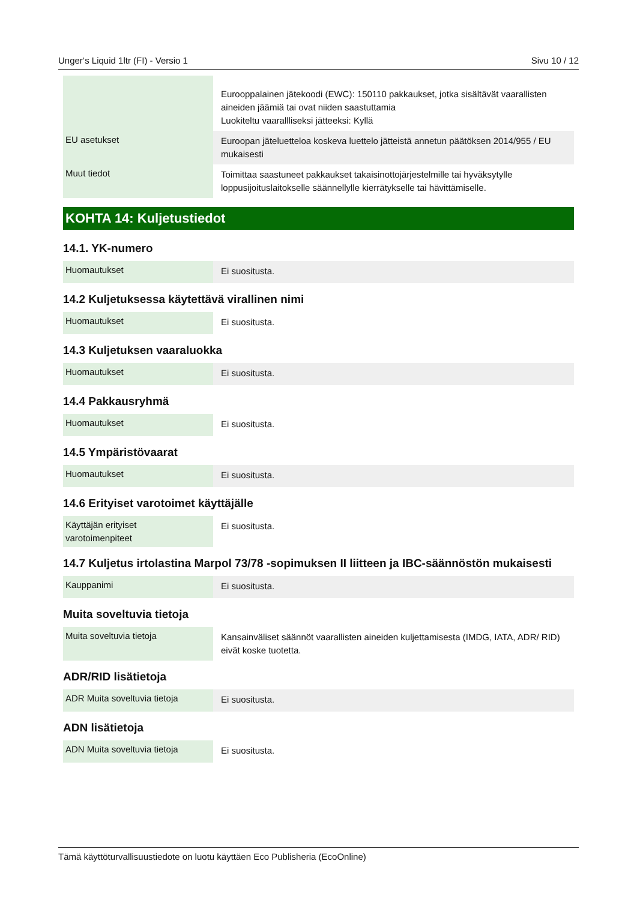Unger‘s Liquid 1ltr (FI) - Versio 1 Sivu 10 / 12
| | Eurooppalainen jätekoodi (EWC): 150110 pakkaukset, jotka sisältävät vaarallisten aineiden jäämiä tai ovat niiden saastuttamia Luokiteltu vaarallliseksi jätteeksi: Kyllä |
| EU asetukset | Euroopan jäteluetteloa koskeva luettelo jätteistä annetun päätöksen 2014/955 / EU mukaisesti |
| Muut tiedot | Toimittaa saastuneet pakkaukset takaisinottojärjestelmille tai hyväksytylle loppusijoituslaitokselle säännellylle kierrätykselle tai hävittämiselle. |
KOHTA 14: Kuljetustiedot
14.1. YK-numero
| Huomautukset | Ei suositusta. |
14.2 Kuljetuksessa käytettävä virallinen nimi
| Huomautukset | Ei suositusta. |
14.3 Kuljetuksen vaaraluokka
| Huomautukset | Ei suositusta. |
14.4 Pakkausryhmä
| Huomautukset | Ei suositusta. |
14.5 Ympäristövaarat
| Huomautukset | Ei suositusta. |
14.6 Erityiset varotoimet käyttäjälle
| Käyttäjän erityiset varotoimenpiteet | Ei suositusta. |
14.7 Kuljetus irtolastina Marpol 73/78 -sopimuksen II liitteen ja IBC-säännöstön mukaisesti
| Kauppanimi | Ei suositusta. |
Muita soveltuvia tietoja
| Muita soveltuvia tietoja | Kansainväliset säännöt vaarallisten aineiden kuljettamisesta (IMDG, IATA, ADR/ RID) eivät koske tuotetta. |
ADR/RID lisätietoja
| ADR Muita soveltuvia tietoja | Ei suositusta. |
ADN lisätietoja
| ADN Muita soveltuvia tietoja | Ei suositusta. |
Tämä käyttöturvallisuustiedote on luotu käyttäen Eco Publisheria (EcoOnline)